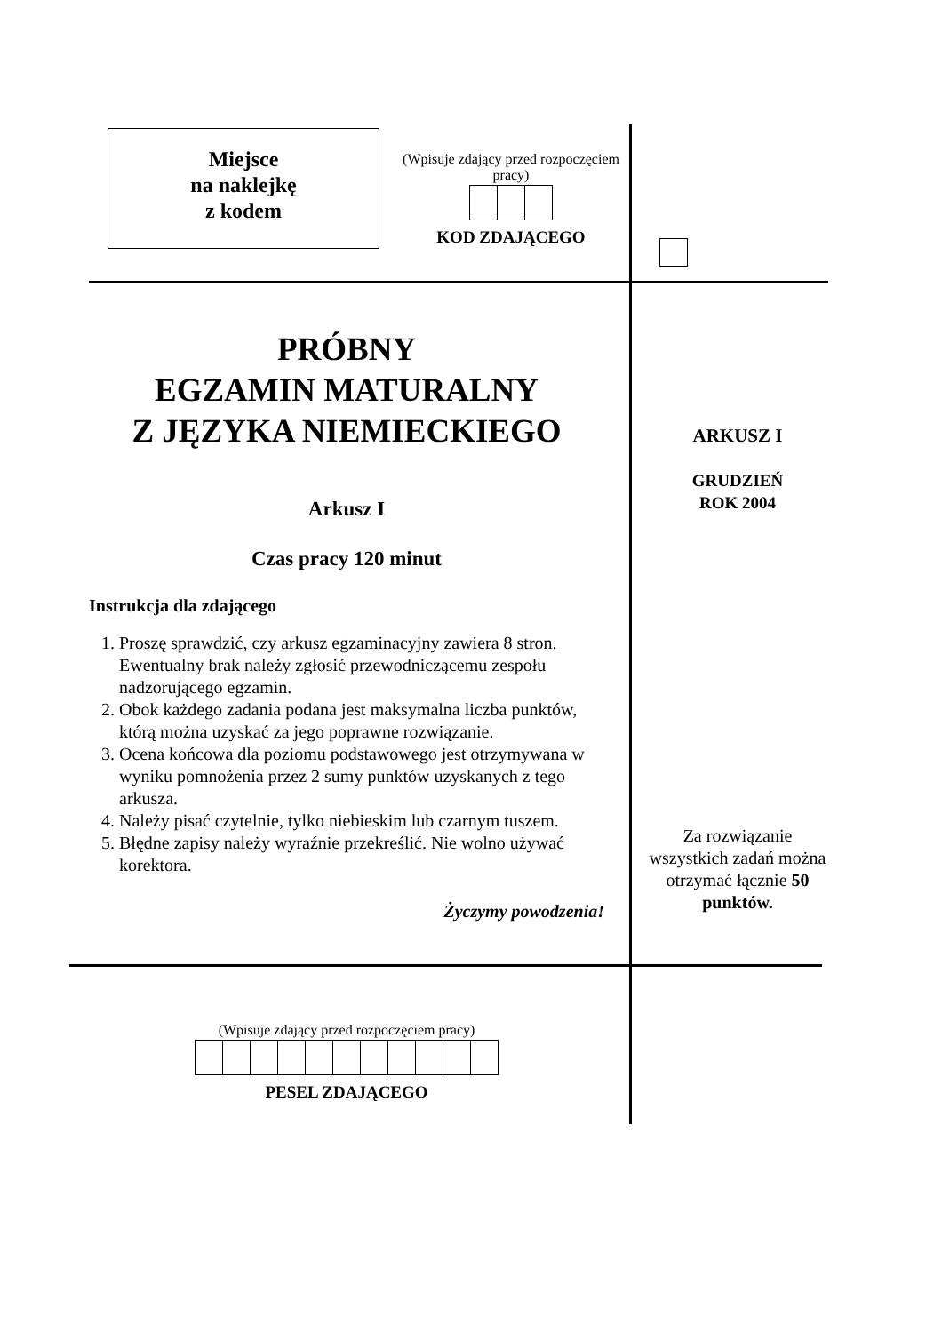Miejsce
na naklejkę
z kodem
(Wpisuje zdający przed rozpoczęciem pracy)
KOD ZDAJĄCEGO
PRÓBNY
EGZAMIN MATURALNY
Z JĘZYKA NIEMIECKIEGO
Arkusz I
Czas pracy 120 minut
Instrukcja dla zdającego
1. Proszę sprawdzić, czy arkusz egzaminacyjny zawiera 8 stron. Ewentualny brak należy zgłosić przewodniczącemu zespołu nadzorującego egzamin.
2. Obok każdego zadania podana jest maksymalna liczba punktów, którą można uzyskać za jego poprawne rozwiązanie.
3. Ocena końcowa dla poziomu podstawowego jest otrzymywana w wyniku pomnożenia przez 2 sumy punktów uzyskanych z tego arkusza.
4. Należy pisać czytelnie, tylko niebieskim lub czarnym tuszem.
5. Błędne zapisy należy wyraźnie przekreślić. Nie wolno używać korektora.
Życzymy powodzenia!
ARKUSZ I
GRUDZIEŃ
ROK 2004
Za rozwiązanie wszystkich zadań można otrzymać łącznie 50 punktów.
(Wpisuje zdający przed rozpoczęciem pracy)
PESEL ZDAJĄCEGO